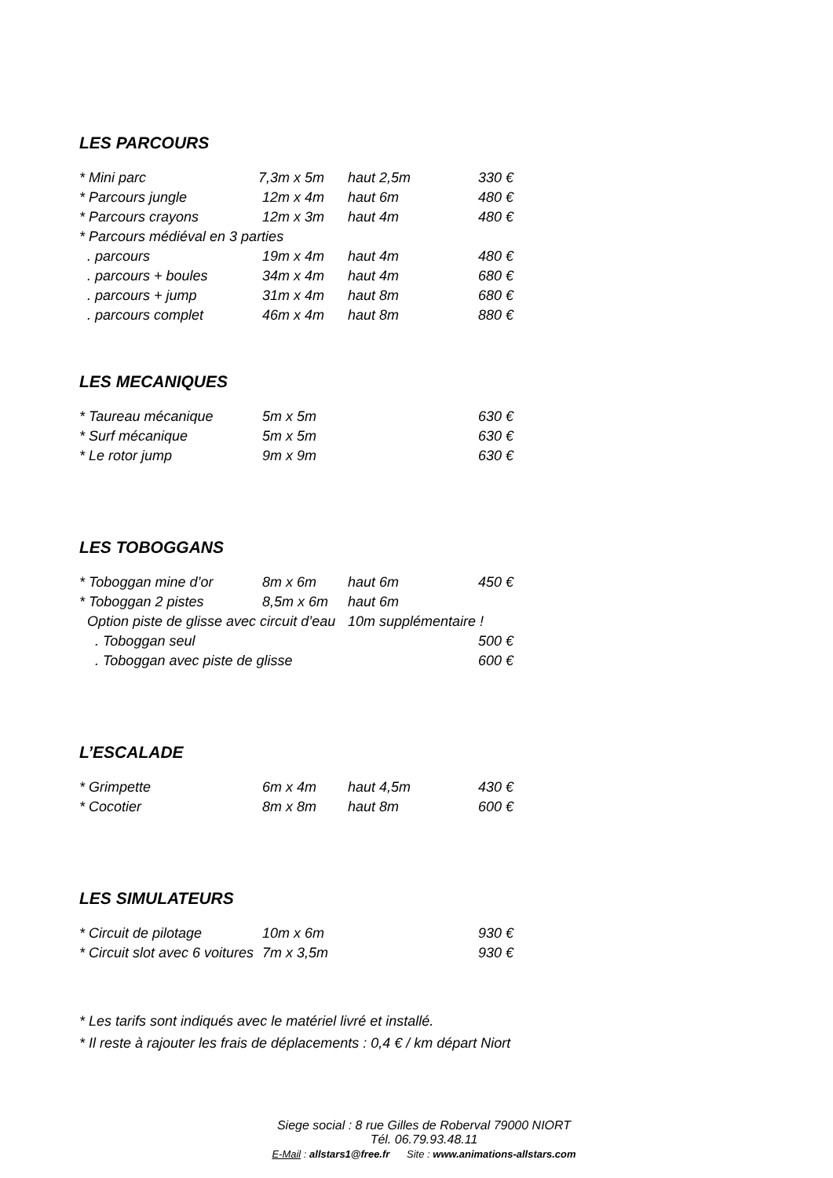LES PARCOURS
| * Mini parc | 7,3m x 5m | haut 2,5m | 330 € |
| * Parcours jungle | 12m x 4m | haut 6m | 480 € |
| * Parcours crayons | 12m x 3m | haut 4m | 480 € |
| * Parcours médiéval en 3 parties | | | |
| . parcours | 19m x 4m | haut 4m | 480 € |
| . parcours + boules | 34m x 4m | haut 4m | 680 € |
| . parcours + jump | 31m x 4m | haut 8m | 680 € |
| . parcours complet | 46m x 4m | haut 8m | 880 € |
LES MECANIQUES
| * Taureau mécanique | 5m x 5m | | 630 € |
| * Surf mécanique | 5m x 5m | | 630 € |
| * Le rotor jump | 9m x 9m | | 630 € |
LES TOBOGGANS
| * Toboggan mine d’or | 8m x 6m | haut 6m | 450 € |
| * Toboggan 2 pistes | 8,5m x 6m | haut 6m | |
| Option piste de glisse avec circuit d’eau | | 10m supplémentaire ! | |
| . Toboggan seul | | | 500 € |
| . Toboggan avec piste de glisse | | | 600 € |
L’ESCALADE
| * Grimpette | 6m x 4m | haut 4,5m | 430 € |
| * Cocotier | 8m x 8m | haut 8m | 600 € |
LES SIMULATEURS
| * Circuit de pilotage | 10m x 6m | | 930 € |
| * Circuit slot avec 6 voitures | 7m x 3,5m | | 930 € |
* Les tarifs sont indiqués avec le matériel livré et installé.
* Il reste à rajouter les frais de déplacements : 0,4 € / km départ Niort
Siege social : 8 rue Gilles de Roberval 79000 NIORT
Tél. 06.79.93.48.11
E-Mail : allstars1@free.fr Site : www.animations-allstars.com